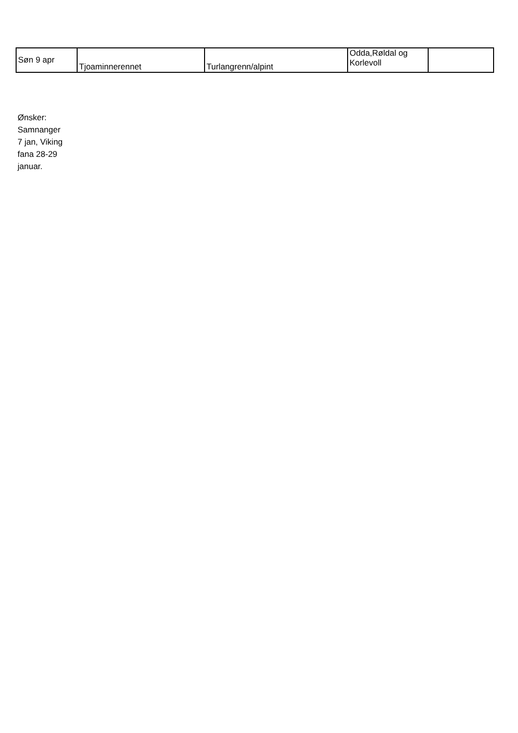| Søn 9 apr | Tjoaminnerennet | Turlangrenn/alpint | Odda,Røldal og Korlevoll | |
Ønsker:
Samnanger
7 jan, Viking
fana 28-29
januar.